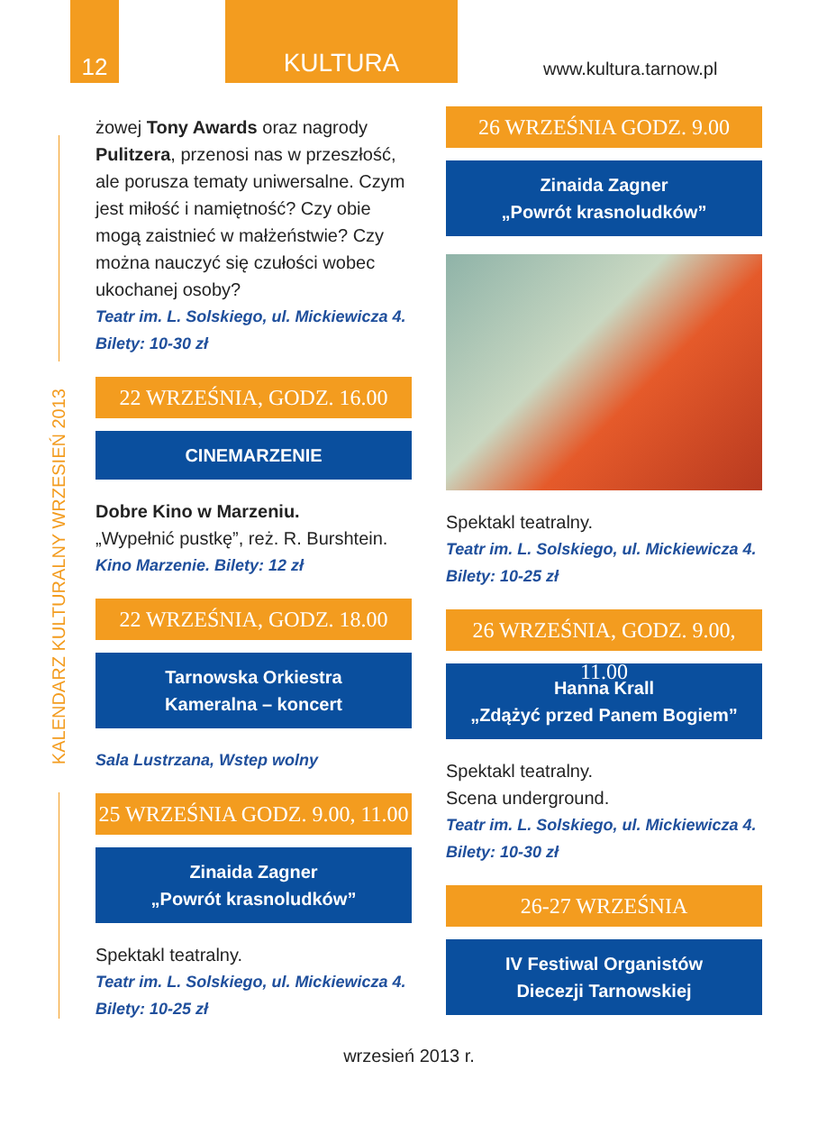12
KULTURA
www.kultura.tarnow.pl
KALENDARZ KULTURALNY WRZESIEŃ 2013
żowej Tony Awards oraz nagrody Pulitzera, przenosi nas w przeszłość, ale porusza tematy uniwersalne. Czym jest miłość i namiętność? Czy obie mogą zaistnieć w małżeństwie? Czy można nauczyć się czułości wobec ukochanej osoby?
Teatr im. L. Solskiego, ul. Mickiewicza 4.
Bilety: 10-30 zł
22 WRZEŚNIA, GODZ. 16.00
CINEMARZENIE
Dobre Kino w Marzeniu.
„Wypełnić pustkę”, reż. R. Burshtein.
Kino Marzenie. Bilety: 12 zł
22 WRZEŚNIA, GODZ. 18.00
Tarnowska Orkiestra
Kameralna – koncert
Sala Lustrzana, Wstep wolny
25 WRZEŚNIA GODZ. 9.00, 11.00
Zinaida Zagner
„Powrót krasnoludków”
Spektakl teatralny.
Teatr im. L. Solskiego, ul. Mickiewicza 4.
Bilety: 10-25 zł
26 WRZEŚNIA GODZ. 9.00
Zinaida Zagner
„Powrót krasnoludków”
Spektakl teatralny.
Teatr im. L. Solskiego, ul. Mickiewicza 4.
Bilety: 10-25 zł
26 WRZEŚNIA, GODZ. 9.00, 11.00
Hanna Krall
„Zdążyć przed Panem Bogiem”
Spektakl teatralny.
Scena underground.
Teatr im. L. Solskiego, ul. Mickiewicza 4.
Bilety: 10-30 zł
26-27 WRZEŚNIA
IV Festiwal Organistów
Diecezji Tarnowskiej
wrzesień 2013 r.